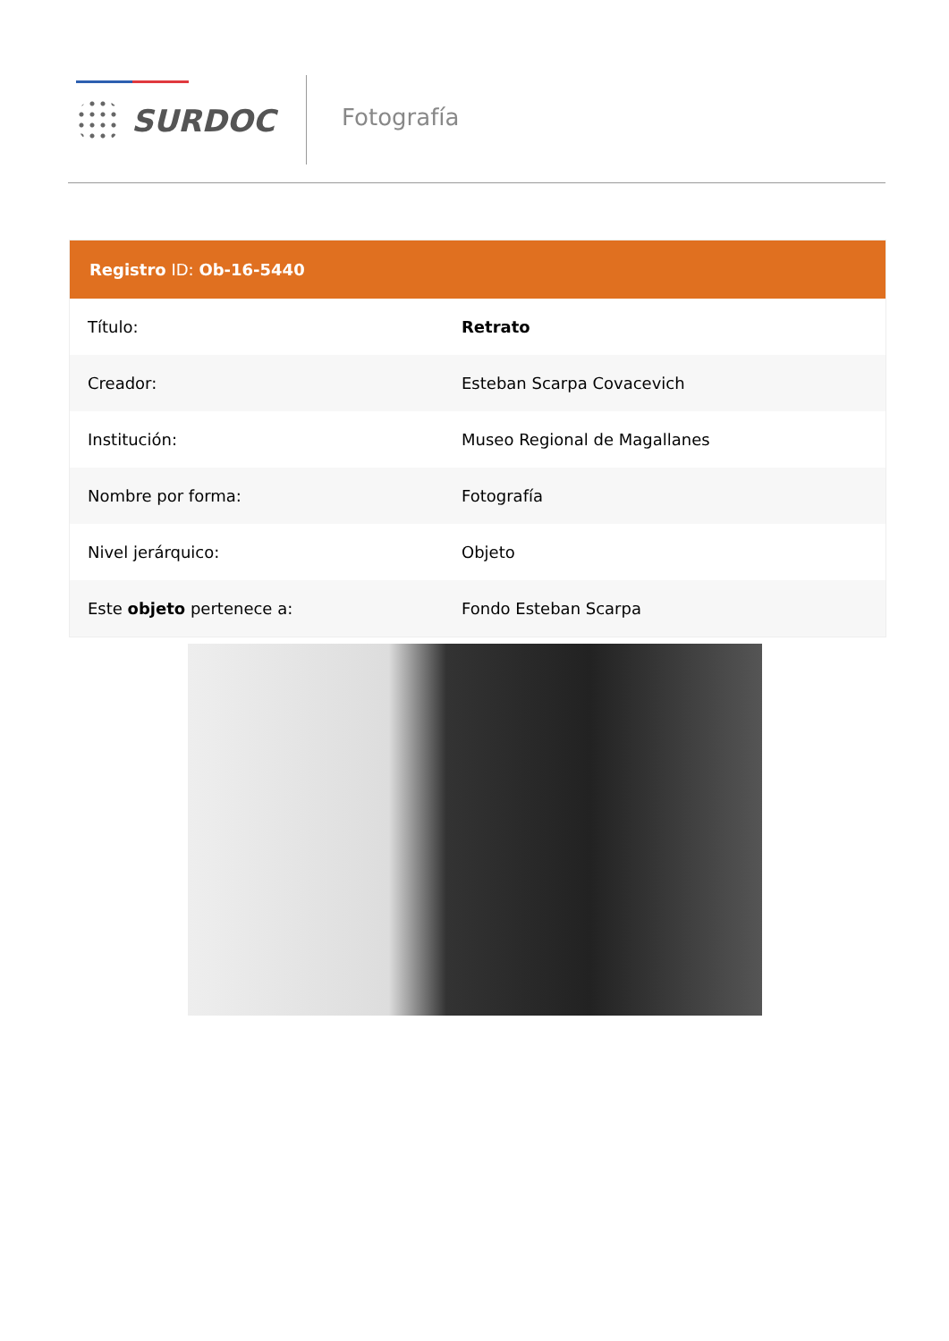SURDOC Fotografía
Registro ID: Ob-16-5440
| Título: | Retrato |
| Creador: | Esteban Scarpa Covacevich |
| Institución: | Museo Regional de Magallanes |
| Nombre por forma: | Fotografía |
| Nivel jerárquico: | Objeto |
| Este objeto pertenece a: | Fondo Esteban Scarpa |